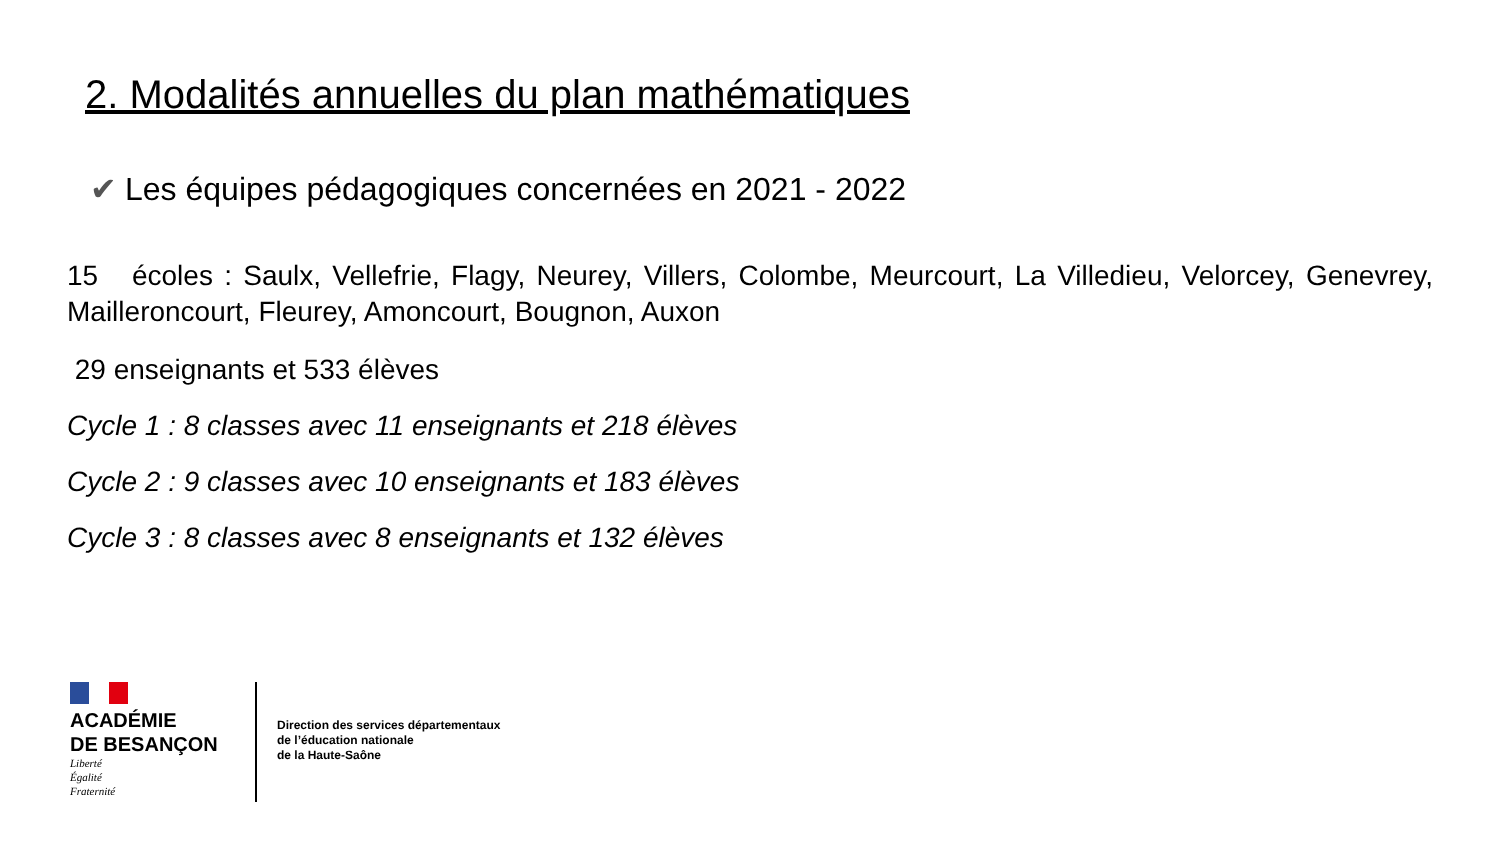2. Modalités annuelles du plan mathématiques
✔ Les équipes pédagogiques concernées en 2021 - 2022
15 écoles : Saulx, Vellefrie, Flagy, Neurey, Villers, Colombe, Meurcourt, La Villedieu, Velorcey, Genevrey, Mailleroncourt, Fleurey, Amoncourt, Bougnon, Auxon
29 enseignants et 533 élèves
Cycle 1 : 8 classes avec 11 enseignants et 218 élèves
Cycle 2 : 9 classes avec 10 enseignants et 183 élèves
Cycle 3 : 8 classes avec 8 enseignants et 132 élèves
ACADÉMIE
DE BESANÇON
Liberté
Égalité
Fraternité
Direction des services départementaux
de l’éducation nationale
de la Haute-Saône